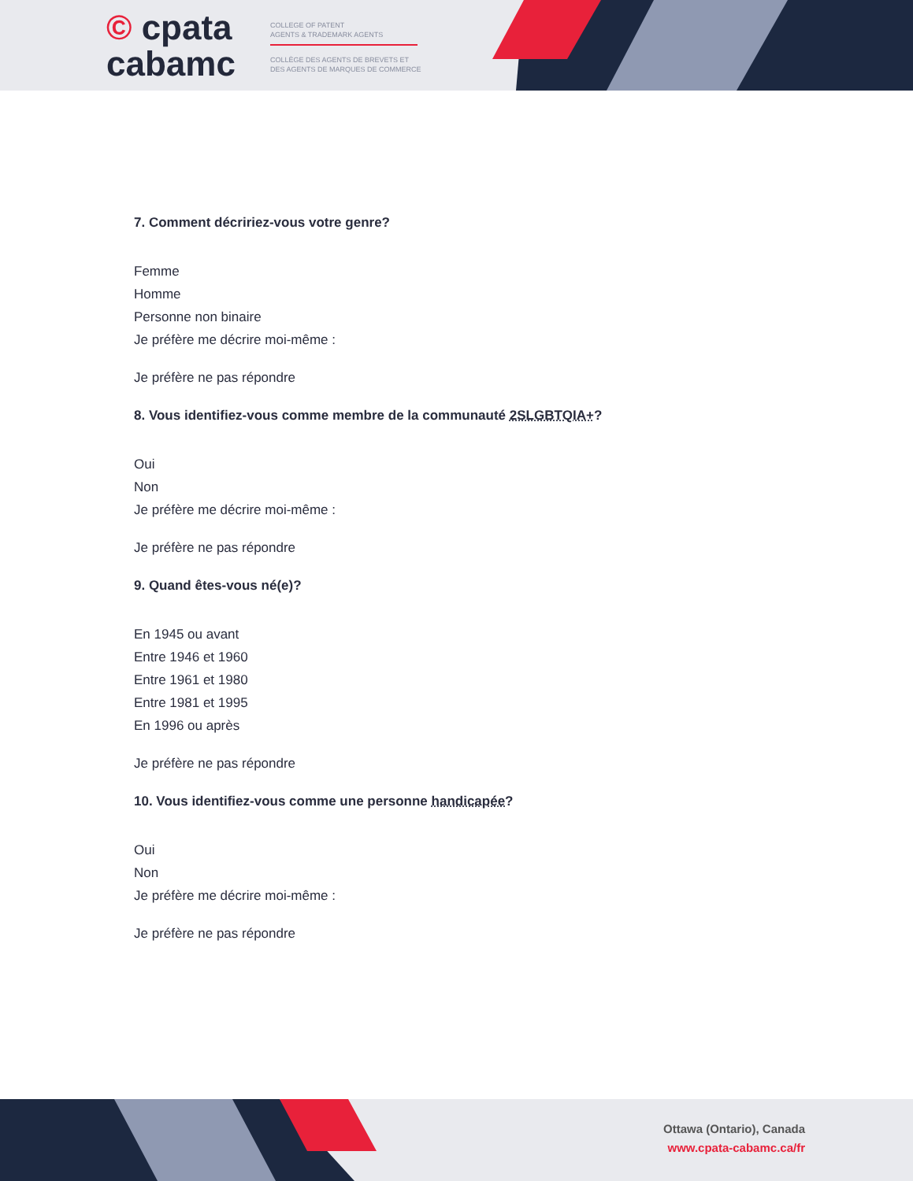© cpata
cabamc
COLLEGE OF PATENT
AGENTS & TRADEMARK AGENTS
COLLÈGE DES AGENTS DE BREVETS ET
DES AGENTS DE MARQUES DE COMMERCE
7. Comment décririez-vous votre genre?
Femme
Homme
Personne non binaire
Je préfère me décrire moi-même :
Je préfère ne pas répondre
8. Vous identifiez-vous comme membre de la communauté 2SLGBTQIA+?
Oui
Non
Je préfère me décrire moi-même :
Je préfère ne pas répondre
9. Quand êtes-vous né(e)?
En 1945 ou avant
Entre 1946 et 1960
Entre 1961 et 1980
Entre 1981 et 1995
En 1996 ou après
Je préfère ne pas répondre
10. Vous identifiez-vous comme une personne handicapée?
Oui
Non
Je préfère me décrire moi-même :
Je préfère ne pas répondre
Ottawa (Ontario), Canada
www.cpata-cabamc.ca/fr